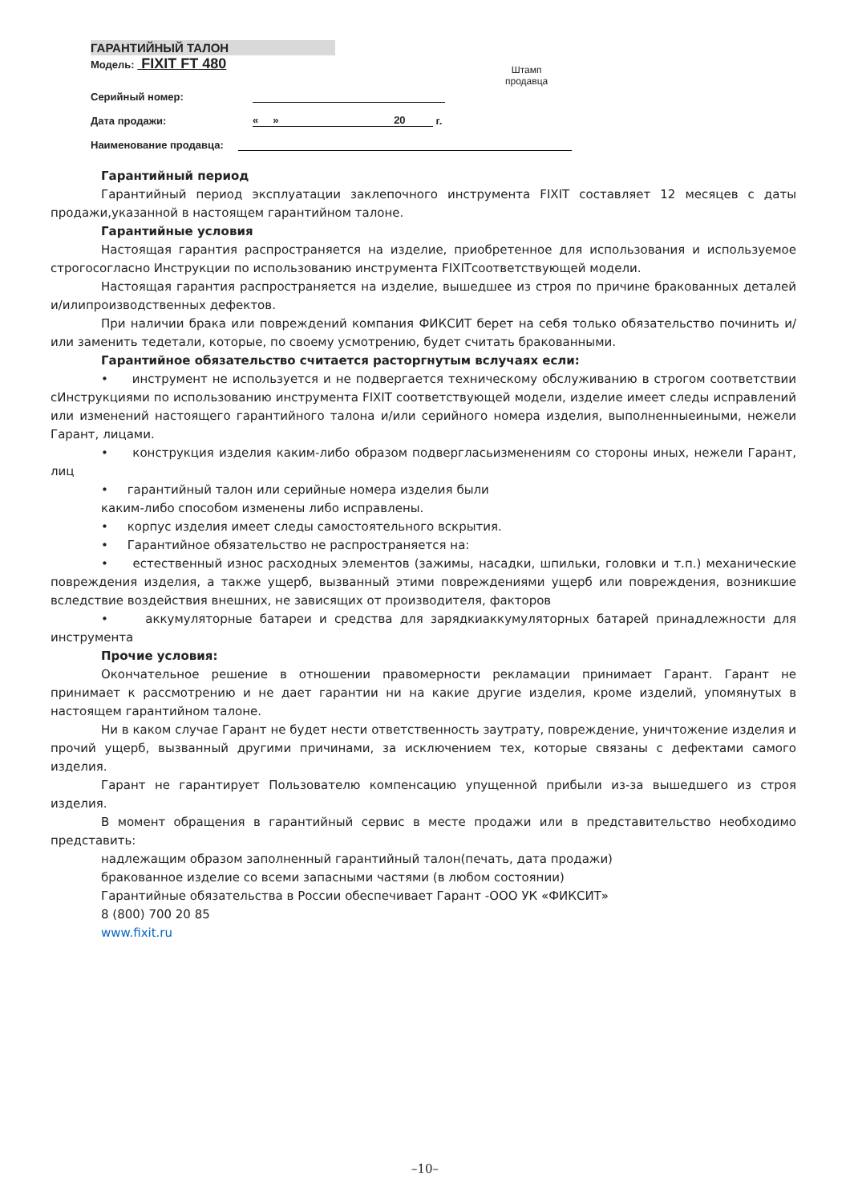ГАРАНТИЙНЫЙ ТАЛОН
Модель: FIXIT FT 480
Серийный номер:
Дата продажи: « » 20 г.
Наименование продавца:
Штамп
продавца
Гарантийный период
Гарантийный период эксплуатации заклепочного инструмента FIXIT составляет 12 месяцев с даты продажи,указанной в настоящем гарантийном талоне.
Гарантийные условия
Настоящая гарантия распространяется на изделие, приобретенное для использования и используемое строгосогласно Инструкции по использованию инструмента FIXITсоответствующей модели.
Настоящая гарантия распространяется на изделие, вышедшее из строя по причине бракованных деталей и/илипроизводственных дефектов.
При наличии брака или повреждений компания ФИКСИТ берет на себя только обязательство починить и/или заменить тедетали, которые, по своему усмотрению, будет считать бракованными.
Гарантийное обязательство считается расторгнутым вслучаях если:
• инструмент не используется и не подвергается техническому обслуживанию в строгом соответствии сИнструкциями по использованию инструмента FIXIT соответствующей модели, изделие имеет следы исправлений или изменений настоящего гарантийного талона и/или серийного номера изделия, выполненныеиными, нежели Гарант, лицами.
• конструкция изделия каким-либо образом подвергласьизменениям со стороны иных, нежели Гарант, лиц
• гарантийный талон или серийные номера изделия были
каким-либо способом изменены либо исправлены.
• корпус изделия имеет следы самостоятельного вскрытия.
• Гарантийное обязательство не распространяется на:
• естественный износ расходных элементов (зажимы, насадки, шпильки, головки и т.п.) механические повреждения изделия, а также ущерб, вызванный этими повреждениями ущерб или повреждения, возникшие вследствие воздействия внешних, не зависящих от производителя, факторов
• аккумуляторные батареи и средства для зарядкиаккумуляторных батарей принадлежности для инструмента
Прочие условия:
Окончательное решение в отношении правомерности рекламации принимает Гарант. Гарант не принимает к рассмотрению и не дает гарантии ни на какие другие изделия, кроме изделий, упомянутых в настоящем гарантийном талоне.
Ни в каком случае Гарант не будет нести ответственность заутрату, повреждение, уничтожение изделия и прочий ущерб, вызванный другими причинами, за исключением тех, которые связаны с дефектами самого изделия.
Гарант не гарантирует Пользователю компенсацию упущенной прибыли из-за вышедшего из строя изделия.
В момент обращения в гарантийный сервис в месте продажи или в представительство необходимо представить:
надлежащим образом заполненный гарантийный талон(печать, дата продажи)
бракованное изделие со всеми запасными частями (в любом состоянии)
Гарантийные обязательства в России обеспечивает Гарант -ООО УК «ФИКСИТ»
8 (800) 700 20 85
www.fixit.ru
–10–